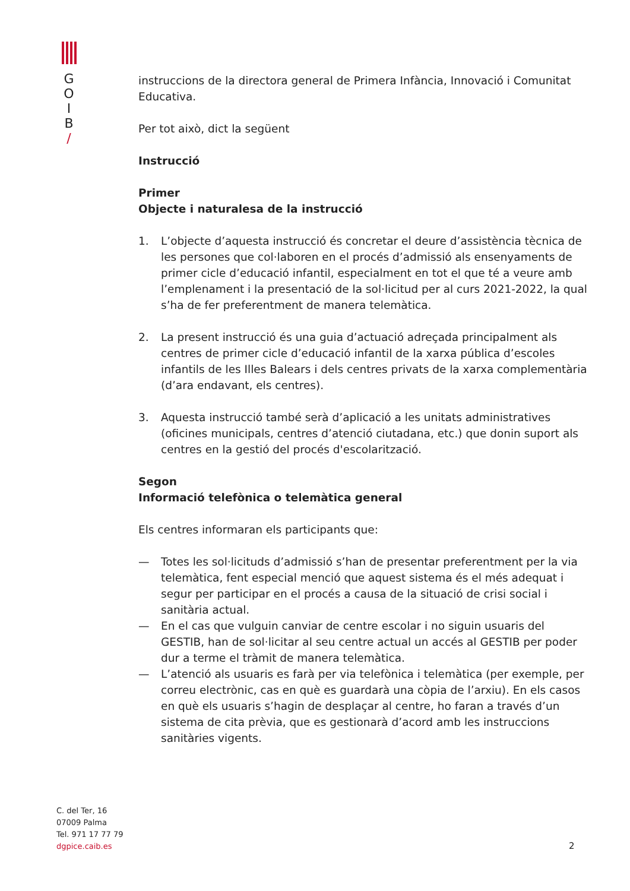G
O
I
B
/
instruccions de la directora general de Primera Infància, Innovació i Comunitat Educativa.
Per tot això, dict la següent
Instrucció
Primer
Objecte i naturalesa de la instrucció
1. L’objecte d’aquesta instrucció és concretar el deure d’assistència tècnica de les persones que col·laboren en el procés d’admissió als ensenyaments de primer cicle d’educació infantil, especialment en tot el que té a veure amb l’emplenament i la presentació de la sol·licitud per al curs 2021-2022, la qual s’ha de fer preferentment de manera telemàtica.
2. La present instrucció és una guia d’actuació adreçada principalment als centres de primer cicle d’educació infantil de la xarxa pública d’escoles infantils de les Illes Balears i dels centres privats de la xarxa complementària (d’ara endavant, els centres).
3. Aquesta instrucció també serà d’aplicació a les unitats administratives (oficines municipals, centres d’atenció ciutadana, etc.) que donin suport als centres en la gestió del procés d'escolarització.
Segon
Informació telefònica o telemàtica general
Els centres informaran els participants que:
— Totes les sol·licituds d’admissió s’han de presentar preferentment per la via telemàtica, fent especial menció que aquest sistema és el més adequat i segur per participar en el procés a causa de la situació de crisi social i sanitària actual.
— En el cas que vulguin canviar de centre escolar i no siguin usuaris del GESTIB, han de sol·licitar al seu centre actual un accés al GESTIB per poder dur a terme el tràmit de manera telemàtica.
— L’atenció als usuaris es farà per via telefònica i telemàtica (per exemple, per correu electrònic, cas en què es guardarà una còpia de l’arxiu). En els casos en què els usuaris s’hagin de desplaçar al centre, ho faran a través d’un sistema de cita prèvia, que es gestionarà d’acord amb les instruccions sanitàries vigents.
C. del Ter, 16
07009 Palma
Tel. 971 17 77 79
dgpice.caib.es
2